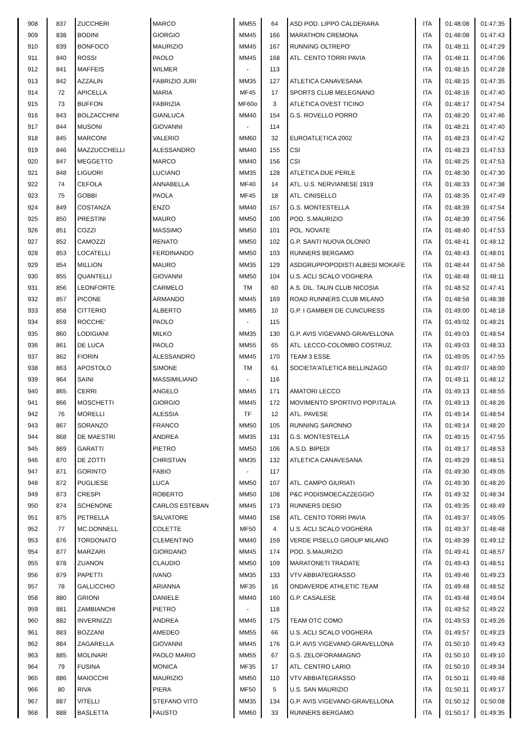| 908 | 837 | ZUCCHERI | MARCO | MM55 | 64 | ASD POD. LIPPO CALDERARA | ITA | 01:48:08 | 01:47:35 |
| 909 | 838 | BODINI | GIORGIO | MM45 | 166 | MARATHON CREMONA | ITA | 01:48:08 | 01:47:43 |
| 910 | 839 | BONFOCO | MAURIZIO | MM45 | 167 | RUNNING OLTREPO' | ITA | 01:48:11 | 01:47:29 |
| 911 | 840 | ROSSI | PAOLO | MM45 | 168 | ATL. CENTO TORRI PAVIA | ITA | 01:48:11 | 01:47:06 |
| 912 | 841 | MAFFEIS | WILMER | - | 113 | | ITA | 01:48:15 | 01:47:28 |
| 913 | 842 | AZZALIN | FABRIZIO JURI | MM35 | 127 | ATLETICA CANAVESANA | ITA | 01:48:15 | 01:47:35 |
| 914 | 72 | APICELLA | MARIA | MF45 | 17 | SPORTS CLUB MELEGNANO | ITA | 01:48:16 | 01:47:40 |
| 915 | 73 | BUFFON | FABRIZIA | MF60o | 3 | ATLETICA OVEST TICINO | ITA | 01:48:17 | 01:47:54 |
| 916 | 843 | BOLZACCHINI | GIANLUCA | MM40 | 154 | G.S. ROVELLO PORRO | ITA | 01:48:20 | 01:47:46 |
| 917 | 844 | MUSONI | GIOVANNI | - | 114 | | ITA | 01:48:21 | 01:47:40 |
| 918 | 845 | MARCONI | VALERIO | MM60 | 32 | EUROATLETICA 2002 | ITA | 01:48:23 | 01:47:42 |
| 919 | 846 | MAZZUCCHELLI | ALESSANDRO | MM40 | 155 | CSI | ITA | 01:48:23 | 01:47:53 |
| 920 | 847 | MEGGETTO | MARCO | MM40 | 156 | CSI | ITA | 01:48:25 | 01:47:53 |
| 921 | 848 | LIGUORI | LUCIANO | MM35 | 128 | ATLETICA DUE PERLE | ITA | 01:48:30 | 01:47:30 |
| 922 | 74 | CEFOLA | ANNABELLA | MF40 | 14 | ATL. U.S. NERVIANESE 1919 | ITA | 01:48:33 | 01:47:38 |
| 923 | 75 | GOBBI | PAOLA | MF45 | 18 | ATL. CINISELLO | ITA | 01:48:35 | 01:47:49 |
| 924 | 849 | COSTANZA | ENZO | MM40 | 157 | G.S. MONTESTELLA | ITA | 01:48:39 | 01:47:54 |
| 925 | 850 | PRESTINI | MAURO | MM50 | 100 | POD. S.MAURIZIO | ITA | 01:48:39 | 01:47:56 |
| 926 | 851 | COZZI | MASSIMO | MM50 | 101 | POL. NOVATE | ITA | 01:48:40 | 01:47:53 |
| 927 | 852 | CAMOZZI | RENATO | MM50 | 102 | G.P. SANTI NUOVA OLONIO | ITA | 01:48:41 | 01:48:12 |
| 928 | 853 | LOCATELLI | FERDINANDO | MM50 | 103 | RUNNERS BERGAMO | ITA | 01:48:43 | 01:48:01 |
| 929 | 854 | MILLION | MAURO | MM35 | 129 | ASDGRUPPOPODISTI ALBESI MOKAFE | ITA | 01:48:44 | 01:47:56 |
| 930 | 855 | QUANTELLI | GIOVANNI | MM50 | 104 | U.S. ACLI SCALO VOGHERA | ITA | 01:48:48 | 01:48:11 |
| 931 | 856 | LEONFORTE | CARMELO | TM | 60 | A.S. DIL. TALIN CLUB NICOSIA | ITA | 01:48:52 | 01:47:41 |
| 932 | 857 | PICONE | ARMANDO | MM45 | 169 | ROAD RUNNERS CLUB MILANO | ITA | 01:48:58 | 01:48:38 |
| 933 | 858 | CITTERIO | ALBERTO | MM65 | 10 | G.P. I GAMBER DE CUNCURESS | ITA | 01:49:00 | 01:48:18 |
| 934 | 859 | ROCCHE' | PAOLO | - | 115 | | ITA | 01:49:02 | 01:48:21 |
| 935 | 860 | LODIGIANI | MILKO | MM35 | 130 | G.P. AVIS VIGEVANO-GRAVELLONA | ITA | 01:49:03 | 01:48:54 |
| 936 | 861 | DE LUCA | PAOLO | MM55 | 65 | ATL. LECCO-COLOMBO COSTRUZ. | ITA | 01:49:03 | 01:48:33 |
| 937 | 862 | FIORIN | ALESSANDRO | MM45 | 170 | TEAM 3 ESSE | ITA | 01:49:05 | 01:47:55 |
| 938 | 863 | APOSTOLO | SIMONE | TM | 61 | SOCIETA'ATLETICA BELLINZAGO | ITA | 01:49:07 | 01:48:00 |
| 939 | 864 | SAINI | MASSIMILIANO | - | 116 | | ITA | 01:49:11 | 01:48:12 |
| 940 | 865 | CERRI | ANGELO | MM45 | 171 | AMATORI LECCO | ITA | 01:49:13 | 01:48:55 |
| 941 | 866 | MOSCHETTI | GIORGIO | MM45 | 172 | MOVIMENTO SPORTIVO POP.ITALIA | ITA | 01:49:13 | 01:48:26 |
| 942 | 76 | MORELLI | ALESSIA | TF | 12 | ATL. PAVESE | ITA | 01:49:14 | 01:48:54 |
| 943 | 867 | SORANZO | FRANCO | MM50 | 105 | RUNNING SARONNO | ITA | 01:49:14 | 01:48:20 |
| 944 | 868 | DE MAESTRI | ANDREA | MM35 | 131 | G.S. MONTESTELLA | ITA | 01:49:15 | 01:47:55 |
| 945 | 869 | GARATTI | PIETRO | MM50 | 106 | A.S.D. BIPEDI | ITA | 01:49:17 | 01:48:53 |
| 946 | 870 | DE ZOTTI | CHRISTIAN | MM35 | 132 | ATLETICA CANAVESANA | ITA | 01:49:29 | 01:48:51 |
| 947 | 871 | GORINTO | FABIO | - | 117 | | ITA | 01:49:30 | 01:49:05 |
| 948 | 872 | PUGLIESE | LUCA | MM50 | 107 | ATL. CAMPO GIURIATI | ITA | 01:49:30 | 01:48:20 |
| 949 | 873 | CRESPI | ROBERTO | MM50 | 108 | P&C PODISMOECAZZEGGIO | ITA | 01:49:32 | 01:48:34 |
| 950 | 874 | SCHENONE | CARLOS ESTEBAN | MM45 | 173 | RUNNERS DESIO | ITA | 01:49:35 | 01:48:49 |
| 951 | 875 | PETRELLA | SALVATORE | MM40 | 158 | ATL. CENTO TORRI PAVIA | ITA | 01:49:37 | 01:49:05 |
| 952 | 77 | MC.DONNELL | COLETTE | MF50 | 4 | U.S. ACLI SCALO VOGHERA | ITA | 01:49:37 | 01:48:48 |
| 953 | 876 | TORDONATO | CLEMENTINO | MM40 | 159 | VERDE PISELLO GROUP MILANO | ITA | 01:49:39 | 01:49:12 |
| 954 | 877 | MARZARI | GIORDANO | MM45 | 174 | POD. S.MAURIZIO | ITA | 01:49:41 | 01:48:57 |
| 955 | 878 | ZUANON | CLAUDIO | MM50 | 109 | MARATONETI TRADATE | ITA | 01:49:43 | 01:48:51 |
| 956 | 879 | PAPETTI | IVANO | MM35 | 133 | VTV ABBIATEGRASSO | ITA | 01:49:46 | 01:49:23 |
| 957 | 78 | GALLICCHIO | ARIANNA | MF35 | 16 | ONDAVERDE ATHLETIC TEAM | ITA | 01:49:48 | 01:48:52 |
| 958 | 880 | GRIONI | DANIELE | MM40 | 160 | G.P. CASALESE | ITA | 01:49:48 | 01:49:04 |
| 959 | 881 | ZAMBIANCHI | PIETRO | - | 118 | | ITA | 01:49:52 | 01:49:22 |
| 960 | 882 | INVERNIZZI | ANDREA | MM45 | 175 | TEAM OTC COMO | ITA | 01:49:53 | 01:49:26 |
| 961 | 883 | BOZZANI | AMEDEO | MM55 | 66 | U.S. ACLI SCALO VOGHERA | ITA | 01:49:57 | 01:49:23 |
| 962 | 884 | ZAGARELLA | GIOVANNI | MM45 | 176 | G.P. AVIS VIGEVANO-GRAVELLONA | ITA | 01:50:10 | 01:49:43 |
| 963 | 885 | MOLINARI | PAOLO MARIO | MM55 | 67 | G.S. ZELOFORAMAGNO | ITA | 01:50:10 | 01:49:10 |
| 964 | 79 | FUSINA | MONICA | MF35 | 17 | ATL. CENTRO LARIO | ITA | 01:50:10 | 01:49:34 |
| 965 | 886 | MAIOCCHI | MAURIZIO | MM50 | 110 | VTV ABBIATEGRASSO | ITA | 01:50:11 | 01:49:48 |
| 966 | 80 | RIVA | PIERA | MF50 | 5 | U.S. SAN MAURIZIO | ITA | 01:50:11 | 01:49:17 |
| 967 | 887 | VITELLI | STEFANO VITO | MM35 | 134 | G.P. AVIS VIGEVANO-GRAVELLONA | ITA | 01:50:12 | 01:50:08 |
| 968 | 888 | BASLETTA | FAUSTO | MM60 | 33 | RUNNERS BERGAMO | ITA | 01:50:17 | 01:49:35 |